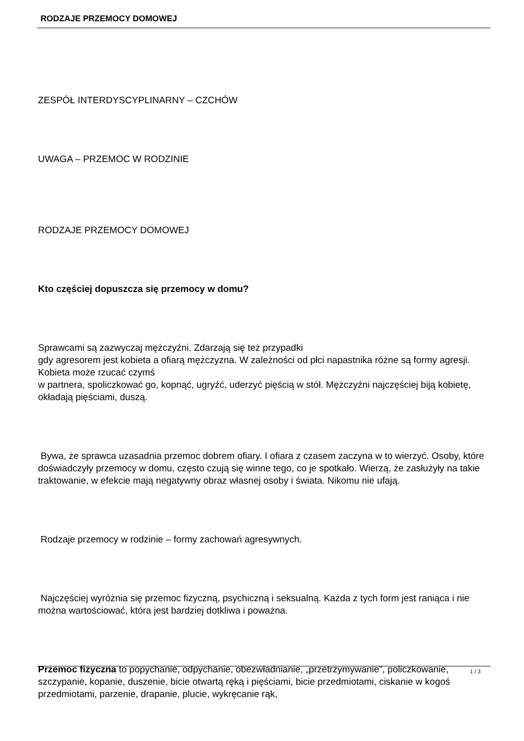RODZAJE PRZEMOCY DOMOWEJ
ZESPÓŁ INTERDYSCYPLINARNY – CZCHÓW
UWAGA – PRZEMOC W RODZINIE
RODZAJE PRZEMOCY DOMOWEJ
Kto częściej dopuszcza się przemocy w domu?
Sprawcami są zazwyczaj mężczyźni. Zdarzają się też przypadki
gdy agresorem jest kobieta a ofiarą mężczyzna. W zależności od płci napastnika różne są formy agresji. Kobieta może rzucać czymś
w partnera, spoliczkować go, kopnąć, ugryźć, uderzyć pięścią w stół. Mężczyźni najczęściej biją kobietę, okładają pięściami, duszą.
Bywa, że sprawca uzasadnia przemoc dobrem ofiary. I ofiara z czasem zaczyna w to wierzyć. Osoby, które doświadczyły przemocy w domu, często czują się winne tego, co je spotkało. Wierzą, że zasłużyły na takie traktowanie, w efekcie mają negatywny obraz własnej osoby i świata. Nikomu nie ufają.
Rodzaje przemocy w rodzinie – formy zachowań agresywnych.
Najczęściej wyróżnia się przemoc fizyczną, psychiczną i seksualną. Każda z tych form jest raniąca i nie można wartościować, która jest bardziej dotkliwa i poważna.
Przemoc fizyczna to popychanie, odpychanie, obezwładnianie, „przetrzymywanie”, policzkowanie, szczypanie, kopanie, duszenie, bicie otwartą ręką i pięściami, bicie przedmiotami, ciskanie w kogoś przedmiotami, parzenie, drapanie, plucie, wykręcanie rąk,
1 / 3